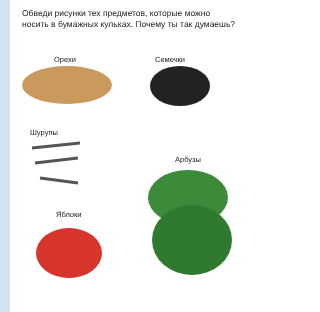Обведи рисунки тех предметов, которые можно носить в бумажных кульках. Почему ты так думаешь?
Орехи Семечки
Шурупы
Арбузы
Яблоки